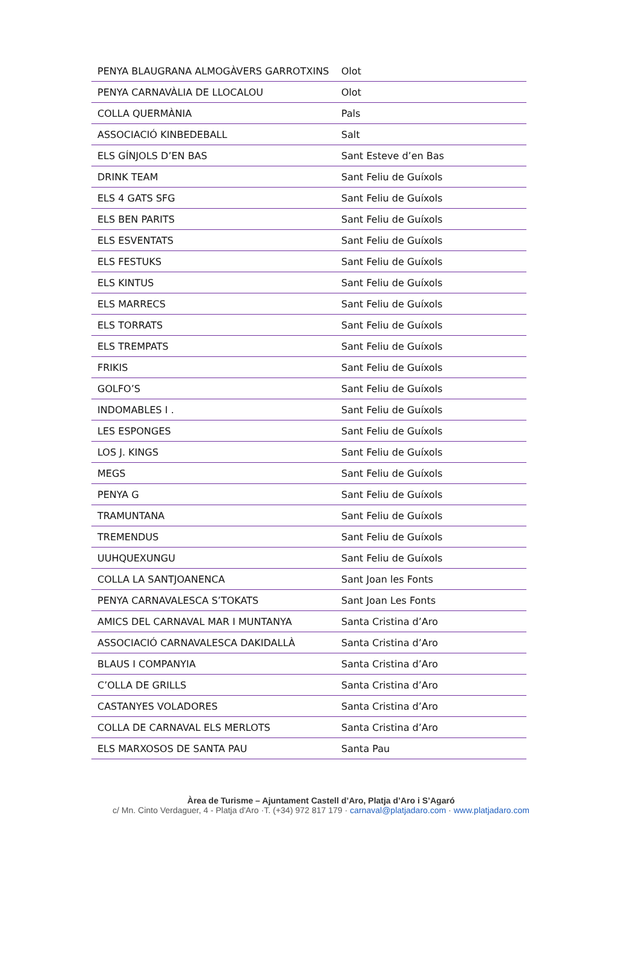| PENYA BLAUGRANA ALMOGÀVERS GARROTXINS | Olot |
| PENYA CARNAVÀLIA DE LLOCALOU | Olot |
| COLLA QUERMÀNIA | Pals |
| ASSOCIACIÓ KINBEDEBALL | Salt |
| ELS GÍNJOLS D’EN BAS | Sant Esteve d’en Bas |
| DRINK TEAM | Sant Feliu de Guíxols |
| ELS 4 GATS SFG | Sant Feliu de Guíxols |
| ELS BEN PARITS | Sant Feliu de Guíxols |
| ELS ESVENTATS | Sant Feliu de Guíxols |
| ELS FESTUKS | Sant Feliu de Guíxols |
| ELS KINTUS | Sant Feliu de Guíxols |
| ELS MARRECS | Sant Feliu de Guíxols |
| ELS TORRATS | Sant Feliu de Guíxols |
| ELS TREMPATS | Sant Feliu de Guíxols |
| FRIKIS | Sant Feliu de Guíxols |
| GOLFO’S | Sant Feliu de Guíxols |
| INDOMABLES I . | Sant Feliu de Guíxols |
| LES ESPONGES | Sant Feliu de Guíxols |
| LOS J. KINGS | Sant Feliu de Guíxols |
| MEGS | Sant Feliu de Guíxols |
| PENYA G | Sant Feliu de Guíxols |
| TRAMUNTANA | Sant Feliu de Guíxols |
| TREMENDUS | Sant Feliu de Guíxols |
| UUHQUEXUNGU | Sant Feliu de Guíxols |
| COLLA LA SANTJOANENCA | Sant Joan les Fonts |
| PENYA CARNAVALESCA S’TOKATS | Sant Joan Les Fonts |
| AMICS DEL CARNAVAL MAR I MUNTANYA | Santa Cristina d’Aro |
| ASSOCIACIÓ CARNAVALESCA DAKIDALLÀ | Santa Cristina d’Aro |
| BLAUS I COMPANYIA | Santa Cristina d’Aro |
| C’OLLA DE GRILLS | Santa Cristina d’Aro |
| CASTANYES VOLADORES | Santa Cristina d’Aro |
| COLLA DE CARNAVAL ELS MERLOTS | Santa Cristina d’Aro |
| ELS MARXOSOS DE SANTA PAU | Santa Pau |
Àrea de Turisme – Ajuntament Castell d’Aro, Platja d’Aro i S’Agaró
c/ Mn. Cinto Verdaguer, 4 - Platja d'Aro ·T. (+34) 972 817 179 · carnaval@platjadaro.com · www.platjadaro.com